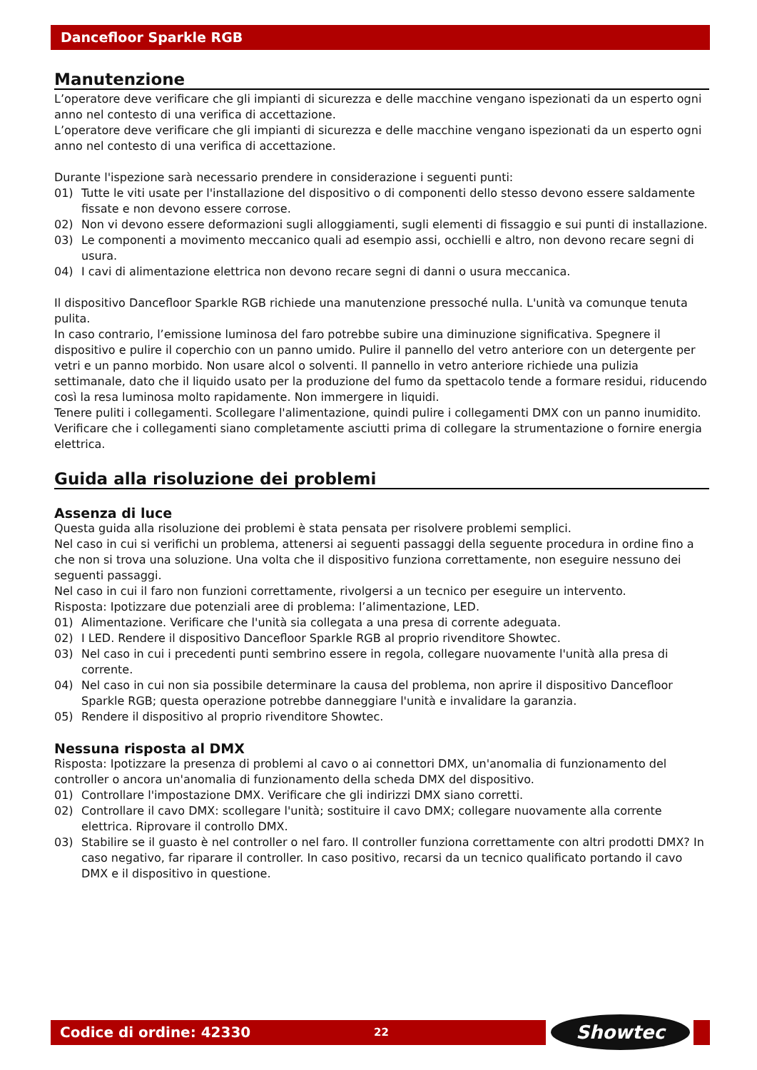Dancefloor Sparkle RGB
Manutenzione
L’operatore deve verificare che gli impianti di sicurezza e delle macchine vengano ispezionati da un esperto ogni anno nel contesto di una verifica di accettazione.
L’operatore deve verificare che gli impianti di sicurezza e delle macchine vengano ispezionati da un esperto ogni anno nel contesto di una verifica di accettazione.
Durante l'ispezione sarà necessario prendere in considerazione i seguenti punti:
01) Tutte le viti usate per l'installazione del dispositivo o di componenti dello stesso devono essere saldamente fissate e non devono essere corrose.
02) Non vi devono essere deformazioni sugli alloggiamenti, sugli elementi di fissaggio e sui punti di installazione.
03) Le componenti a movimento meccanico quali ad esempio assi, occhielli e altro, non devono recare segni di usura.
04) I cavi di alimentazione elettrica non devono recare segni di danni o usura meccanica.
Il dispositivo Dancefloor Sparkle RGB richiede una manutenzione pressoché nulla. L'unità va comunque tenuta pulita.
In caso contrario, l’emissione luminosa del faro potrebbe subire una diminuzione significativa. Spegnere il dispositivo e pulire il coperchio con un panno umido. Pulire il pannello del vetro anteriore con un detergente per vetri e un panno morbido. Non usare alcol o solventi. Il pannello in vetro anteriore richiede una pulizia settimanale, dato che il liquido usato per la produzione del fumo da spettacolo tende a formare residui, riducendo così la resa luminosa molto rapidamente. Non immergere in liquidi.
Tenere puliti i collegamenti. Scollegare l'alimentazione, quindi pulire i collegamenti DMX con un panno inumidito. Verificare che i collegamenti siano completamente asciutti prima di collegare la strumentazione o fornire energia elettrica.
Guida alla risoluzione dei problemi
Assenza di luce
Questa guida alla risoluzione dei problemi è stata pensata per risolvere problemi semplici.
Nel caso in cui si verifichi un problema, attenersi ai seguenti passaggi della seguente procedura in ordine fino a che non si trova una soluzione. Una volta che il dispositivo funziona correttamente, non eseguire nessuno dei seguenti passaggi.
Nel caso in cui il faro non funzioni correttamente, rivolgersi a un tecnico per eseguire un intervento.
Risposta: Ipotizzare due potenziali aree di problema: l’alimentazione, LED.
01) Alimentazione. Verificare che l'unità sia collegata a una presa di corrente adeguata.
02) I LED. Rendere il dispositivo Dancefloor Sparkle RGB al proprio rivenditore Showtec.
03) Nel caso in cui i precedenti punti sembrino essere in regola, collegare nuovamente l'unità alla presa di corrente.
04) Nel caso in cui non sia possibile determinare la causa del problema, non aprire il dispositivo Dancefloor Sparkle RGB; questa operazione potrebbe danneggiare l'unità e invalidare la garanzia.
05) Rendere il dispositivo al proprio rivenditore Showtec.
Nessuna risposta al DMX
Risposta: Ipotizzare la presenza di problemi al cavo o ai connettori DMX, un'anomalia di funzionamento del controller o ancora un'anomalia di funzionamento della scheda DMX del dispositivo.
01) Controllare l'impostazione DMX. Verificare che gli indirizzi DMX siano corretti.
02) Controllare il cavo DMX: scollegare l'unità; sostituire il cavo DMX; collegare nuovamente alla corrente elettrica. Riprovare il controllo DMX.
03) Stabilire se il guasto è nel controller o nel faro. Il controller funziona correttamente con altri prodotti DMX? In caso negativo, far riparare il controller. In caso positivo, recarsi da un tecnico qualificato portando il cavo DMX e il dispositivo in questione.
Codice di ordine: 42330 22 Showtec